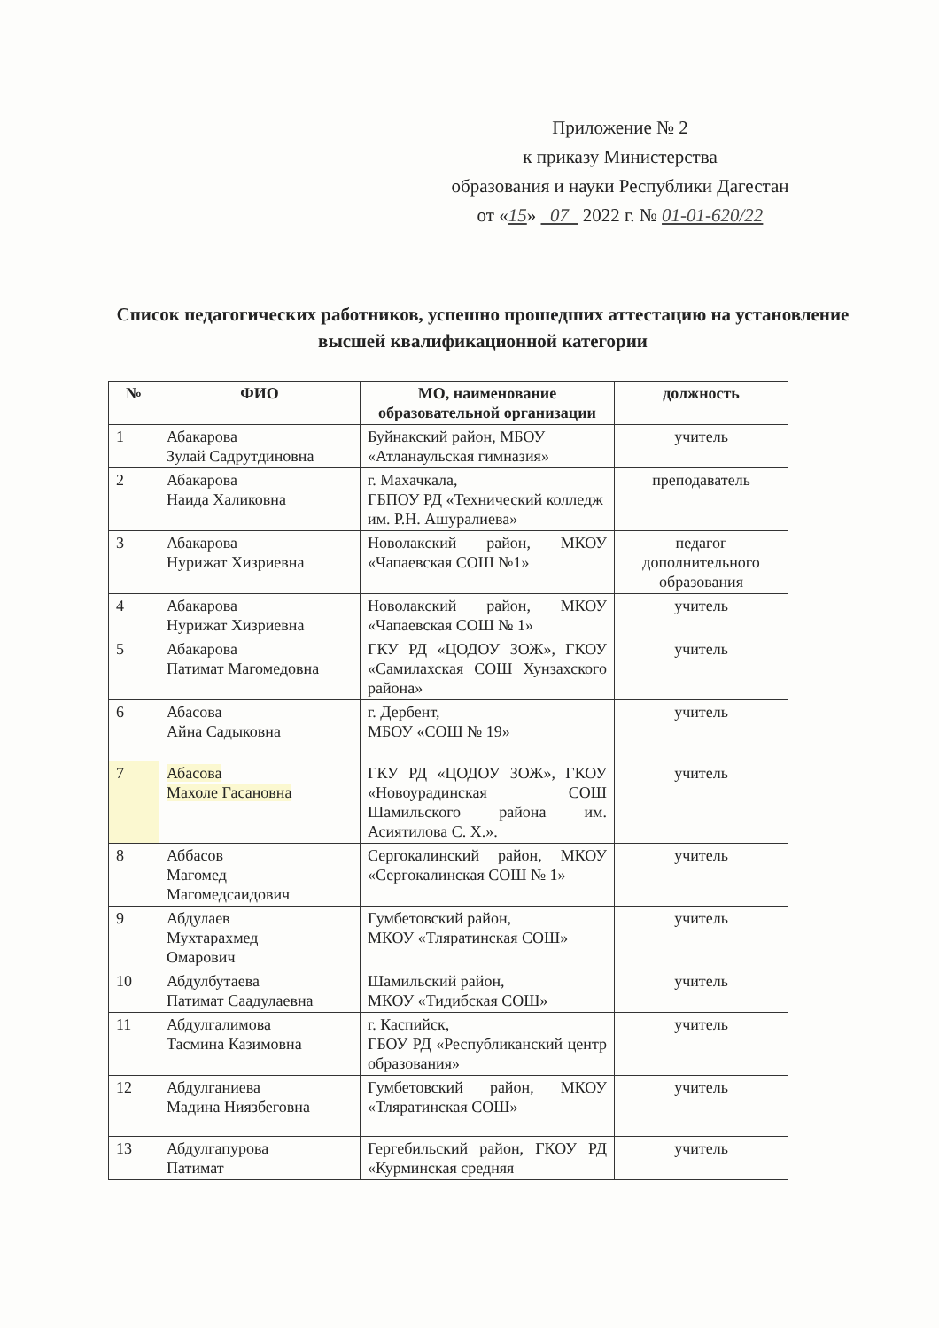Приложение № 2
к приказу Министерства
образования и науки Республики Дагестан
от «15» 07 2022 г. № 01-01-620/22
Список педагогических работников, успешно прошедших аттестацию на установление высшей квалификационной категории
| № | ФИО | МО, наименование образовательной организации | должность |
| --- | --- | --- | --- |
| 1 | Абакарова Зулай Садрутдиновна | Буйнакский район, МБОУ «Атланаульская гимназия» | учитель |
| 2 | Абакарова Наида Халиковна | г. Махачкала, ГБПОУ РД «Технический колледж им. Р.Н. Ашуралиева» | преподаватель |
| 3 | Абакарова Нурижат Хизриевна | Новолакский район, МКОУ «Чапаевская СОШ №1» | педагог дополнительного образования |
| 4 | Абакарова Нурижат Хизриевна | Новолакский район, МКОУ «Чапаевская СОШ № 1» | учитель |
| 5 | Абакарова Патимат Магомедовна | ГКУ РД «ЦОДОУ ЗОЖ», ГКОУ «Самилахская СОШ Хунзахского района» | учитель |
| 6 | Абасова Айна Садыковна | г. Дербент, МБОУ «СОШ № 19» | учитель |
| 7 | Абасова Махоле Гасановна | ГКУ РД «ЦОДОУ ЗОЖ», ГКОУ «Новоурадинская СОШ Шамильского района им. Асиятилова С. Х.». | учитель |
| 8 | Аббасов Магомед Магомедсаидович | Сергокалинский район, МКОУ «Сергокалинская СОШ № 1» | учитель |
| 9 | Абдулаев Мухтарахмед Омарович | Гумбетовский район, МКОУ «Тляратинская СОШ» | учитель |
| 10 | Абдулбутаева Патимат Саадулаевна | Шамильский район, МКОУ «Тидибская СОШ» | учитель |
| 11 | Абдулгалимова Тасмина Казимовна | г. Каспийск, ГБОУ РД «Республиканский центр образования» | учитель |
| 12 | Абдулганиева Мадина Ниязбеговна | Гумбетовский район, МКОУ «Тляратинская СОШ» | учитель |
| 13 | Абдулгапурова Патимат | Гергебильский район, ГКОУ РД «Курминская средняя | учитель |